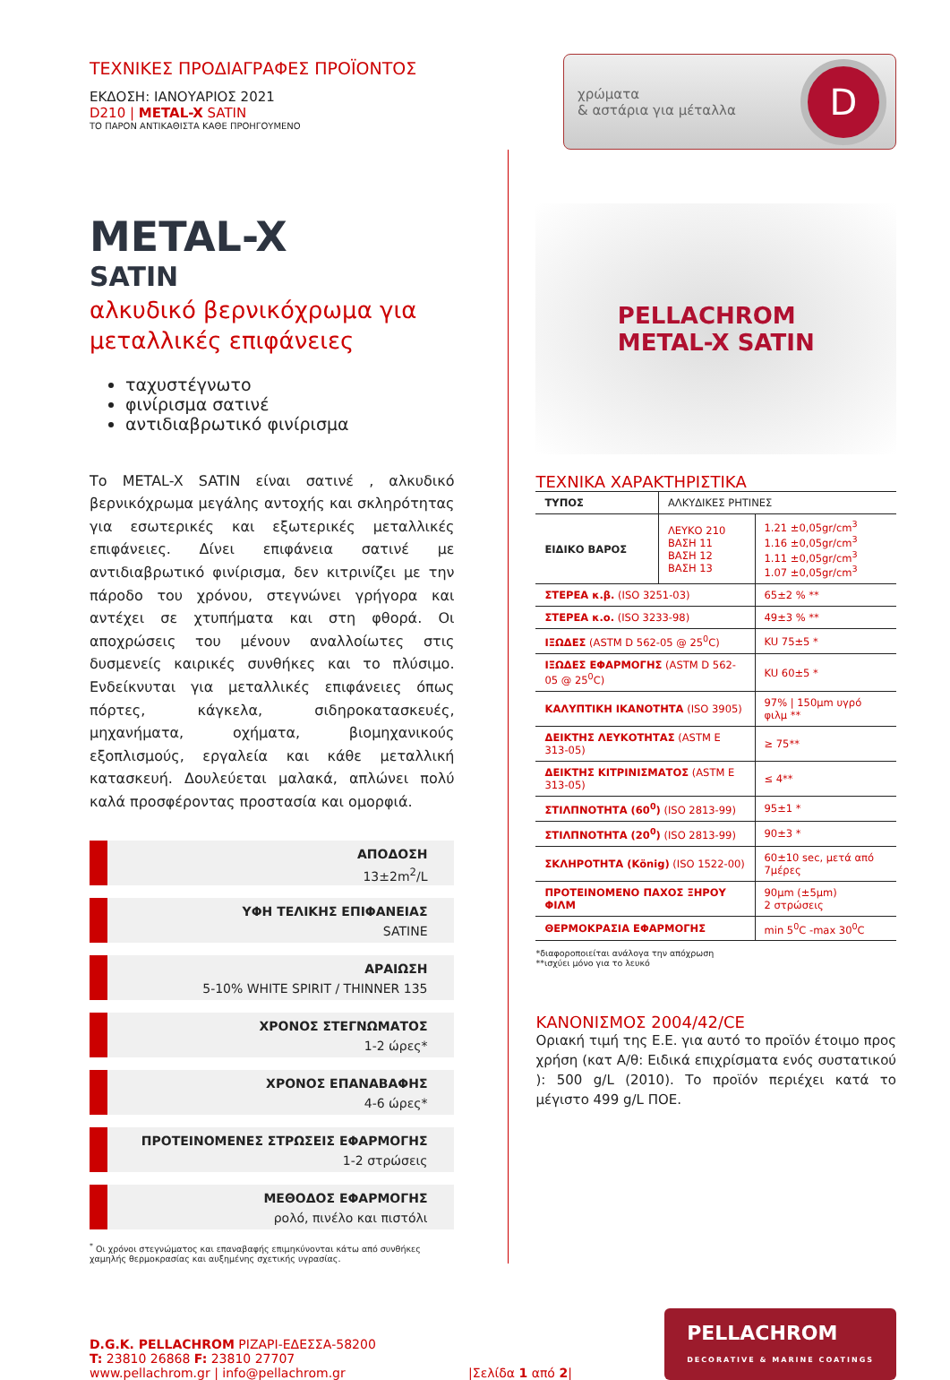ΤΕΧΝΙΚΕΣ ΠΡΟΔΙΑΓΡΑΦΕΣ ΠΡΟΪΟΝΤΟΣ
ΕΚΔΟΣΗ: ΙΑΝΟΥΑΡΙΟΣ 2021
D210 | METAL-X SATIN
ΤΟ ΠΑΡΟΝ ΑΝΤΙΚΑΘΙΣΤΑ ΚΑΘΕ ΠΡΟΗΓΟΥΜΕΝΟ
χρώματα
& αστάρια για μέταλλα
D
METAL-X
SATIN
αλκυδικό βερνικόχρωμα για μεταλλικές επιφάνειες
ταχυστέγνωτο
φινίρισμα σατινέ
αντιδιαβρωτικό φινίρισμα
Το METAL-X SATIN είναι σατινέ , αλκυδικό βερνικόχρωμα μεγάλης αντοχής και σκληρότητας για εσωτερικές και εξωτερικές μεταλλικές επιφάνειες. Δίνει επιφάνεια σατινέ με αντιδιαβρωτικό φινίρισμα, δεν κιτρινίζει με την πάροδο του χρόνου, στεγνώνει γρήγορα και αντέχει σε χτυπήματα και στη φθορά. Οι αποχρώσεις του μένουν αναλλοίωτες στις δυσμενείς καιρικές συνθήκες και το πλύσιμο. Ενδείκνυται για μεταλλικές επιφάνειες όπως πόρτες, κάγκελα, σιδηροκατασκευές, μηχανήματα, οχήματα, βιομηχανικούς εξοπλισμούς, εργαλεία και κάθε μεταλλική κατασκευή. Δουλεύεται μαλακά, απλώνει πολύ καλά προσφέροντας προστασία και ομορφιά.
ΑΠΟΔΟΣΗ
13±2m<sup>2</sup>/L
ΥΦΗ ΤΕΛΙΚΗΣ ΕΠΙΦΑΝΕΙΑΣ
SATINE
ΑΡΑΙΩΣΗ
5-10% WHITE SPIRIT / THINNER 135
ΧΡΟΝΟΣ ΣΤΕΓΝΩΜΑΤΟΣ
1-2 ώρες*
ΧΡΟΝΟΣ ΕΠΑΝΑΒΑΦΗΣ
4-6 ώρες*
ΠΡΟΤΕΙΝΟΜΕΝΕΣ ΣΤΡΩΣΕΙΣ ΕΦΑΡΜΟΓΗΣ
1-2 στρώσεις
ΜΕΘΟΔΟΣ ΕΦΑΡΜΟΓΗΣ
ρολό, πινέλο και πιστόλι
<sup>*</sup> Οι χρόνοι στεγνώματος και επαναβαφής επιμηκύνονται κάτω από συνθήκες χαμηλής θερμοκρασίας και αυξημένης σχετικής υγρασίας.
PELLACHROM
METAL-X SATIN
ΤΕΧΝΙΚΑ ΧΑΡΑΚΤΗΡΙΣΤΙΚΑ
| ΤΥΠΟΣ | ΑΛΚΥΔΙΚΕΣ ΡΗΤΙΝΕΣ | |
| ΕΙΔΙΚΟ ΒΑΡΟΣ | ΛΕΥΚΟ 210 ΒΑΣΗ 11 ΒΑΣΗ 12 ΒΑΣΗ 13 | 1.21 ±0,05gr/cm<sup>3</sup> 1.16 ±0,05gr/cm<sup>3</sup> 1.11 ±0,05gr/cm<sup>3</sup> 1.07 ±0,05gr/cm<sup>3</sup> |
| ΣΤΕΡΕΑ κ.β. (ISO 3251-03) | | 65±2 % ** |
| ΣΤΕΡΕΑ κ.ο. (ISO 3233-98) | | 49±3 % ** |
| ΙΞΩΔΕΣ (ASTM D 562-05 @ 25<sup>0</sup>C) | | KU 75±5 * |
| ΙΞΩΔΕΣ ΕΦΑΡΜΟΓΗΣ (ASTM D 562-05 @ 25<sup>0</sup>C) | | KU 60±5 * |
| ΚΑΛΥΠΤΙΚΗ ΙΚΑΝΟΤΗΤΑ (ISO 3905) | | 97% / 150μm υγρό φιλμ ** |
| ΔΕΙΚΤΗΣ ΛΕΥΚΟΤΗΤΑΣ (ASTM E 313-05) | | ≥ 75** |
| ΔΕΙΚΤΗΣ ΚΙΤΡΙΝΙΣΜΑΤΟΣ (ASTM E 313-05) | | ≤ 4** |
| ΣΤΙΛΠΝΟΤΗΤΑ (60<sup>0</sup>) (ISO 2813-99) | | 95±1 * |
| ΣΤΙΛΠΝΟΤΗΤΑ (20<sup>0</sup>) (ISO 2813-99) | | 90±3 * |
| ΣΚΛΗΡΟΤΗΤΑ (König) (ISO 1522-00) | | 60±10 sec, μετά από 7μέρες |
| ΠΡΟΤΕΙΝΟΜΕΝΟ ΠΑΧΟΣ ΞΗΡΟΥ ΦΙΛΜ | | 90μm (±5μm) 2 στρώσεις |
| ΘΕΡΜΟΚΡΑΣΙΑ ΕΦΑΡΜΟΓΗΣ | | min 5<sup>0</sup>C -max 30<sup>0</sup>C |
*διαφοροποιείται ανάλογα την απόχρωση
**ισχύει μόνο για το λευκό
ΚΑΝΟΝΙΣΜΟΣ 2004/42/CE
Οριακή τιμή της Ε.Ε. για αυτό το προϊόν έτοιμο προς χρήση (κατ Α/θ: Ειδικά επιχρίσματα ενός συστατικού ): 500 g/L (2010). Το προϊόν περιέχει κατά το μέγιστο 499 g/L ΠΟΕ.
D.G.K. PELLACHROM ΡΙΖΑΡΙ-ΕΔΕΣΣΑ-58200
T: 23810 26868 F: 23810 27707
www.pellachrom.gr | info@pellachrom.gr
|Σελίδα 1 από 2|
PELLACHROM
DECORATIVE & MARINE COATINGS